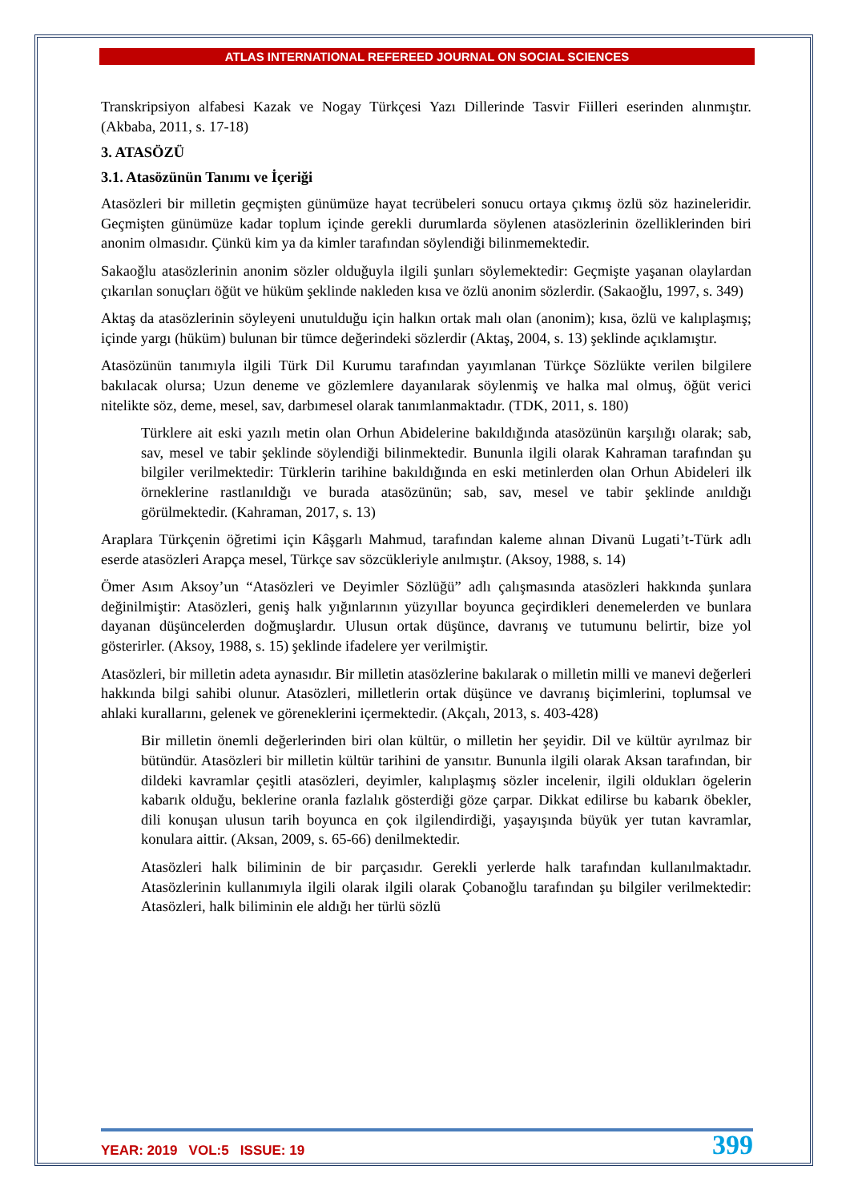ATLAS INTERNATIONAL REFEREED JOURNAL ON SOCIAL SCIENCES
Transkripsiyon alfabesi Kazak ve Nogay Türkçesi Yazı Dillerinde Tasvir Fiilleri eserinden alınmıştır. (Akbaba, 2011, s. 17-18)
3. ATASÖZÜ
3.1. Atasözünün Tanımı ve İçeriği
Atasözleri bir milletin geçmişten günümüze hayat tecrübeleri sonucu ortaya çıkmış özlü söz hazineleridir. Geçmişten günümüze kadar toplum içinde gerekli durumlarda söylenen atasözlerinin özelliklerinden biri anonim olmasıdır. Çünkü kim ya da kimler tarafından söylendiği bilinmemektedir.
Sakaoğlu atasözlerinin anonim sözler olduğuyla ilgili şunları söylemektedir: Geçmişte yaşanan olaylardan çıkarılan sonuçları öğüt ve hüküm şeklinde nakleden kısa ve özlü anonim sözlerdir. (Sakaoğlu, 1997, s. 349)
Aktaş da atasözlerinin söyleyeni unutulduğu için halkın ortak malı olan (anonim); kısa, özlü ve kalıplaşmış; içinde yargı (hüküm) bulunan bir tümce değerindeki sözlerdir (Aktaş, 2004, s. 13) şeklinde açıklamıştır.
Atasözünün tanımıyla ilgili Türk Dil Kurumu tarafından yayımlanan Türkçe Sözlükte verilen bilgilere bakılacak olursa; Uzun deneme ve gözlemlere dayanılarak söylenmiş ve halka mal olmuş, öğüt verici nitelikte söz, deme, mesel, sav, darbımesel olarak tanımlanmaktadır. (TDK, 2011, s. 180)
Türklere ait eski yazılı metin olan Orhun Abidelerine bakıldığında atasözünün karşılığı olarak; sab, sav, mesel ve tabir şeklinde söylendiği bilinmektedir. Bununla ilgili olarak Kahraman tarafından şu bilgiler verilmektedir: Türklerin tarihine bakıldığında en eski metinlerden olan Orhun Abideleri ilk örneklerine rastlanıldığı ve burada atasözünün; sab, sav, mesel ve tabir şeklinde anıldığı görülmektedir. (Kahraman, 2017, s. 13)
Araplara Türkçenin öğretimi için Kâşgarlı Mahmud, tarafından kaleme alınan Divanü Lugati’t-Türk adlı eserde atasözleri Arapça mesel, Türkçe sav sözcükleriyle anılmıştır. (Aksoy, 1988, s. 14)
Ömer Asım Aksoy’un “Atasözleri ve Deyimler Sözlüğü” adlı çalışmasında atasözleri hakkında şunlara değinilmiştir: Atasözleri, geniş halk yığınlarının yüzyıllar boyunca geçirdikleri denemelerden ve bunlara dayanan düşüncelerden doğmuşlardır. Ulusun ortak düşünce, davranış ve tutumunu belirtir, bize yol gösterirler. (Aksoy, 1988, s. 15) şeklinde ifadelere yer verilmiştir.
Atasözleri, bir milletin adeta aynasıdır. Bir milletin atasözlerine bakılarak o milletin milli ve manevi değerleri hakkında bilgi sahibi olunur. Atasözleri, milletlerin ortak düşünce ve davranış biçimlerini, toplumsal ve ahlaki kurallarını, gelenek ve göreneklerini içermektedir. (Akçalı, 2013, s. 403-428)
Bir milletin önemli değerlerinden biri olan kültür, o milletin her şeyidir. Dil ve kültür ayrılmaz bir bütündür. Atasözleri bir milletin kültür tarihini de yansıtır. Bununla ilgili olarak Aksan tarafından, bir dildeki kavramlar çeşitli atasözleri, deyimler, kalıplaşmış sözler incelenir, ilgili oldukları ögelerin kabarık olduğu, beklerine oranla fazlalık gösterdiği göze çarpar. Dikkat edilirse bu kabarık öbekler, dili konuşan ulusun tarih boyunca en çok ilgilendirdiği, yaşayışında büyük yer tutan kavramlar, konulara aittir. (Aksan, 2009, s. 65-66) denilmektedir.
Atasözleri halk biliminin de bir parçasıdır. Gerekli yerlerde halk tarafından kullanılmaktadır. Atasözlerinin kullanımıyla ilgili olarak ilgili olarak Çobanoğlu tarafından şu bilgiler verilmektedir: Atasözleri, halk biliminin ele aldığı her türlü sözlü
YEAR: 2019 VOL:5 ISSUE: 19 399